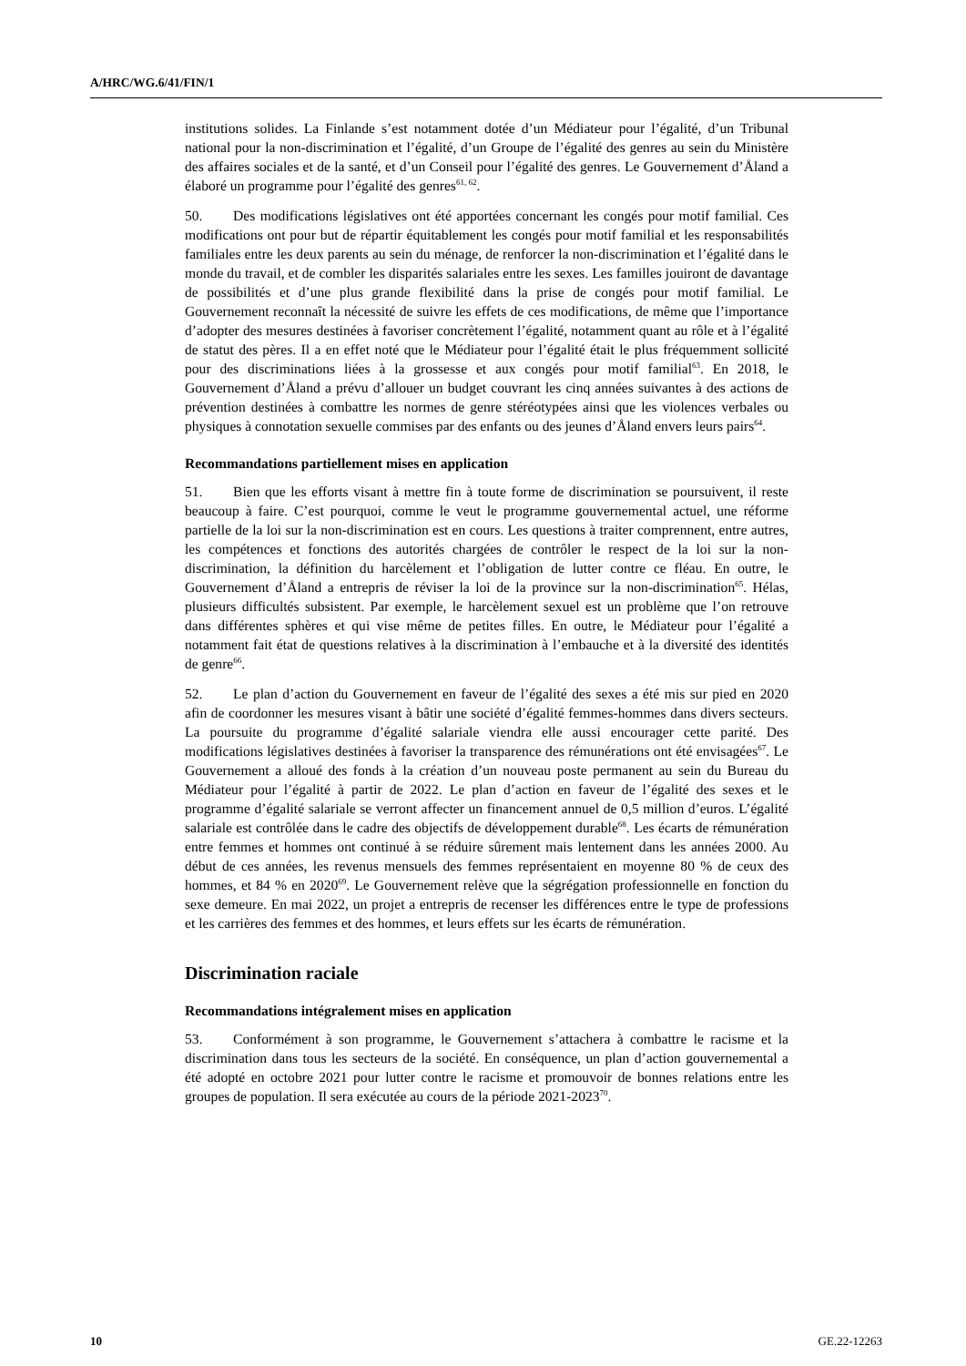A/HRC/WG.6/41/FIN/1
institutions solides. La Finlande s’est notamment dotée d’un Médiateur pour l’égalité, d’un Tribunal national pour la non-discrimination et l’égalité, d’un Groupe de l’égalité des genres au sein du Ministère des affaires sociales et de la santé, et d’un Conseil pour l’égalité des genres. Le Gouvernement d’Åland a élaboré un programme pour l’égalité des genres<sup>61, 62</sup>.
50. Des modifications législatives ont été apportées concernant les congés pour motif familial. Ces modifications ont pour but de répartir équitablement les congés pour motif familial et les responsabilités familiales entre les deux parents au sein du ménage, de renforcer la non-discrimination et l’égalité dans le monde du travail, et de combler les disparités salariales entre les sexes. Les familles jouiront de davantage de possibilités et d’une plus grande flexibilité dans la prise de congés pour motif familial. Le Gouvernement reconnaît la nécessité de suivre les effets de ces modifications, de même que l’importance d’adopter des mesures destinées à favoriser concrètement l’égalité, notamment quant au rôle et à l’égalité de statut des pères. Il a en effet noté que le Médiateur pour l’égalité était le plus fréquemment sollicité pour des discriminations liées à la grossesse et aux congés pour motif familial<sup>63</sup>. En 2018, le Gouvernement d’Åland a prévu d’allouer un budget couvrant les cinq années suivantes à des actions de prévention destinées à combattre les normes de genre stéréotypées ainsi que les violences verbales ou physiques à connotation sexuelle commises par des enfants ou des jeunes d’Åland envers leurs pairs<sup>64</sup>.
Recommandations partiellement mises en application
51. Bien que les efforts visant à mettre fin à toute forme de discrimination se poursuivent, il reste beaucoup à faire. C’est pourquoi, comme le veut le programme gouvernemental actuel, une réforme partielle de la loi sur la non-discrimination est en cours. Les questions à traiter comprennent, entre autres, les compétences et fonctions des autorités chargées de contrôler le respect de la loi sur la non-discrimination, la définition du harcèlement et l’obligation de lutter contre ce fléau. En outre, le Gouvernement d’Åland a entrepris de réviser la loi de la province sur la non-discrimination<sup>65</sup>. Hélas, plusieurs difficultés subsistent. Par exemple, le harcèlement sexuel est un problème que l’on retrouve dans différentes sphères et qui vise même de petites filles. En outre, le Médiateur pour l’égalité a notamment fait état de questions relatives à la discrimination à l’embauche et à la diversité des identités de genre<sup>66</sup>.
52. Le plan d’action du Gouvernement en faveur de l’égalité des sexes a été mis sur pied en 2020 afin de coordonner les mesures visant à bâtir une société d’égalité femmes-hommes dans divers secteurs. La poursuite du programme d’égalité salariale viendra elle aussi encourager cette parité. Des modifications législatives destinées à favoriser la transparence des rémunérations ont été envisagées<sup>67</sup>. Le Gouvernement a alloué des fonds à la création d’un nouveau poste permanent au sein du Bureau du Médiateur pour l’égalité à partir de 2022. Le plan d’action en faveur de l’égalité des sexes et le programme d’égalité salariale se verront affecter un financement annuel de 0,5 million d’euros. L’égalité salariale est contrôlée dans le cadre des objectifs de développement durable<sup>68</sup>. Les écarts de rémunération entre femmes et hommes ont continué à se réduire sûrement mais lentement dans les années 2000. Au début de ces années, les revenus mensuels des femmes représentaient en moyenne 80 % de ceux des hommes, et 84 % en 2020<sup>69</sup>. Le Gouvernement relève que la ségrégation professionnelle en fonction du sexe demeure. En mai 2022, un projet a entrepris de recenser les différences entre le type de professions et les carrières des femmes et des hommes, et leurs effets sur les écarts de rémunération.
Discrimination raciale
Recommandations intégralement mises en application
53. Conformément à son programme, le Gouvernement s’attachera à combattre le racisme et la discrimination dans tous les secteurs de la société. En conséquence, un plan d’action gouvernemental a été adopté en octobre 2021 pour lutter contre le racisme et promouvoir de bonnes relations entre les groupes de population. Il sera exécutée au cours de la période 2021-2023<sup>70</sup>.
10 GE.22-12263